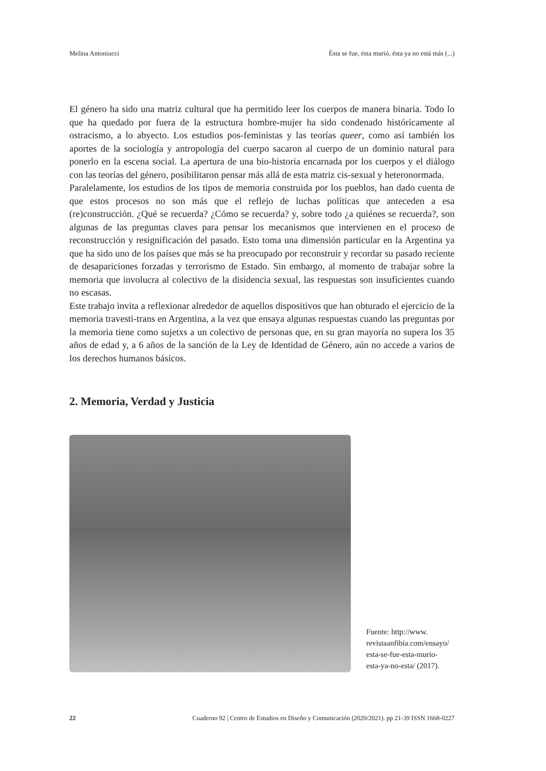Melina Antoniucci Ésta se fue, ésta murió, ésta ya no está más (...)
El género ha sido una matriz cultural que ha permitido leer los cuerpos de manera binaria. Todo lo que ha quedado por fuera de la estructura hombre-mujer ha sido condenado históricamente al ostracismo, a lo abyecto. Los estudios pos-feministas y las teorías queer, como así también los aportes de la sociología y antropología del cuerpo sacaron al cuerpo de un dominio natural para ponerlo en la escena social. La apertura de una bio-historia encarnada por los cuerpos y el diálogo con las teorías del género, posibilitaron pensar más allá de esta matriz cis-sexual y heteronormada.
Paralelamente, los estudios de los tipos de memoria construida por los pueblos, han dado cuenta de que estos procesos no son más que el reflejo de luchas políticas que anteceden a esa (re)construcción. ¿Qué se recuerda? ¿Cómo se recuerda? y, sobre todo ¿a quiénes se recuerda?, son algunas de las preguntas claves para pensar los mecanismos que intervienen en el proceso de reconstrucción y resignificación del pasado. Esto toma una dimensión particular en la Argentina ya que ha sido uno de los países que más se ha preocupado por reconstruir y recordar su pasado reciente de desapariciones forzadas y terrorismo de Estado. Sin embargo, al momento de trabajar sobre la memoria que involucra al colectivo de la disidencia sexual, las respuestas son insuficientes cuando no escasas.
Este trabajo invita a reflexionar alrededor de aquellos dispositivos que han obturado el ejercicio de la memoria travesti-trans en Argentina, a la vez que ensaya algunas respuestas cuando las preguntas por la memoria tiene como sujetxs a un colectivo de personas que, en su gran mayoría no supera los 35 años de edad y, a 6 años de la sanción de la Ley de Identidad de Género, aún no accede a varios de los derechos humanos básicos.
2. Memoria, Verdad y Justicia
Fuente: http://www.
revistaanfibia.com/ensayo/
esta-se-fue-esta-murio-
esta-ya-no-esta/ (2017).
22 Cuaderno 92 | Centro de Estudios en Diseño y Comunicación (2020/2021). pp 21-39 ISSN 1668-0227